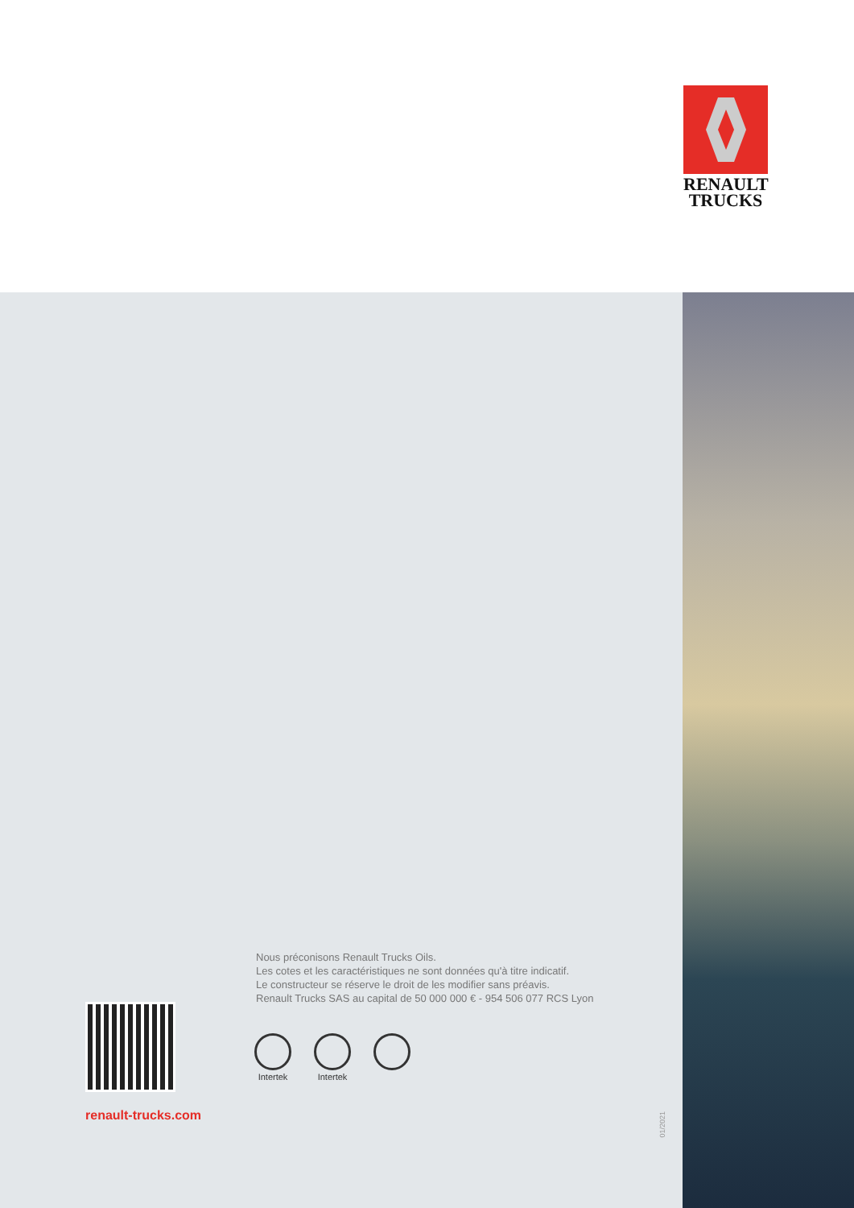RENAULT
TRUCKS
Nous préconisons Renault Trucks Oils.
Les cotes et les caractéristiques ne sont données qu'à titre indicatif.
Le constructeur se réserve le droit de les modifier sans préavis.
Renault Trucks SAS au capital de 50 000 000 € - 954 506 077 RCS Lyon
Intertek
Intertek
renault-trucks.com
01/2021